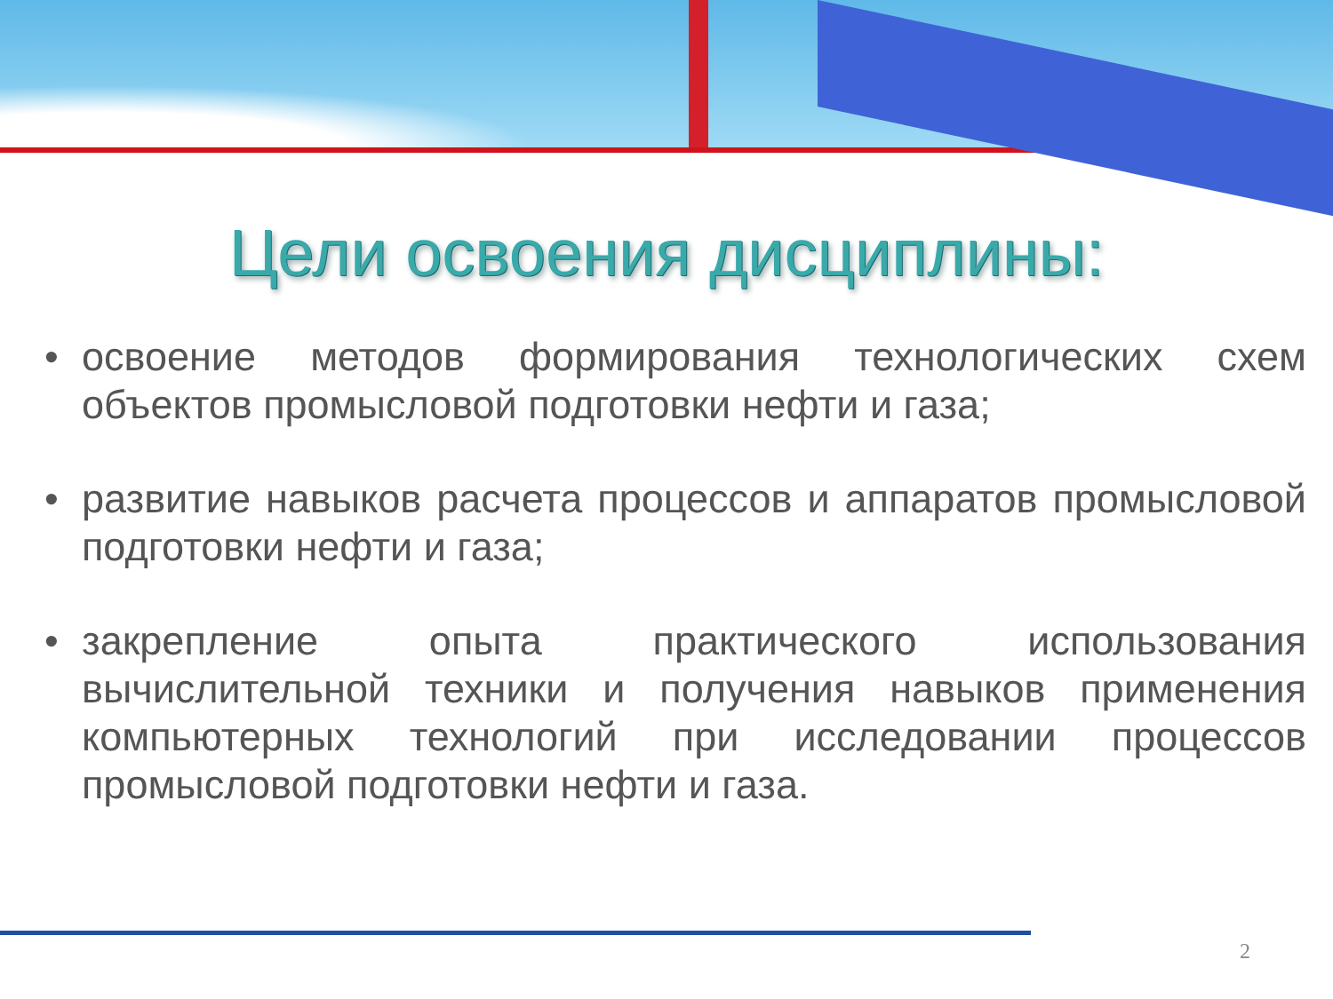Цели освоения дисциплины:
• освоение методов формирования технологических схем объектов промысловой подготовки нефти и газа;
• развитие навыков расчета процессов и аппаратов промысловой подготовки нефти и газа;
• закрепление опыта практического использования вычислительной техники и получения навыков применения компьютерных технологий при исследовании процессов промысловой подготовки нефти и газа.
2